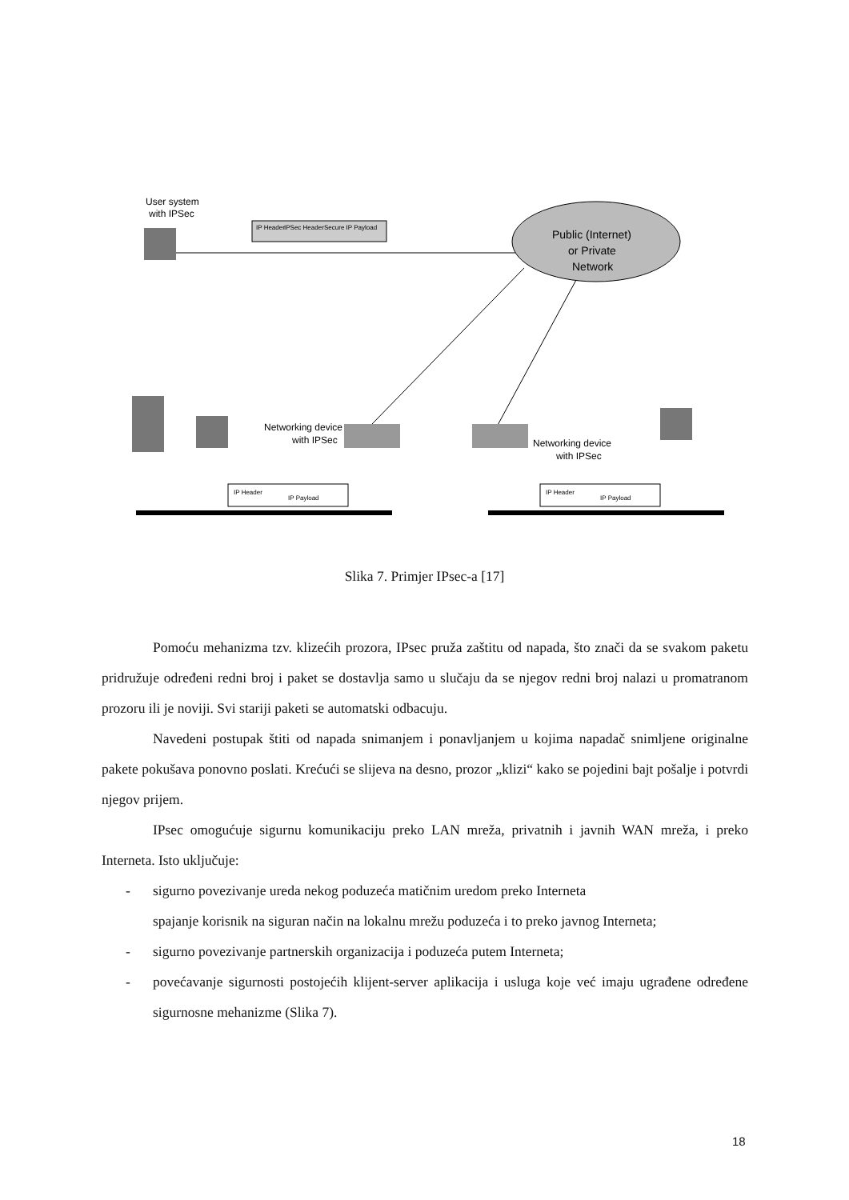User system
with IPSec
IP Header
IPSec Header
Secure IP Payload
Public (Internet)
or Private
Network
Networking device
with IPSec
Networking device
with IPSec
IP Header
IP Payload
IP Header
IP Payload
Slika 7. Primjer IPsec-a [17]
Pomoću mehanizma tzv. klizećih prozora, IPsec pruža zaštitu od napada, što znači da se svakom paketu pridružuje određeni redni broj i paket se dostavlja samo u slučaju da se njegov redni broj nalazi u promatranom prozoru ili je noviji. Svi stariji paketi se automatski odbacuju.
Navedeni postupak štiti od napada snimanjem i ponavljanjem u kojima napadač snimljene originalne pakete pokušava ponovno poslati. Krećući se slijeva na desno, prozor „klizi“ kako se pojedini bajt pošalje i potvrdi njegov prijem.
IPsec omogućuje sigurnu komunikaciju preko LAN mreža, privatnih i javnih WAN mreža, i preko Interneta. Isto uključuje:
- sigurno povezivanje ureda nekog poduzeća matičnim uredom preko Interneta
spajanje korisnik na siguran način na lokalnu mrežu poduzeća i to preko javnog Interneta;
- sigurno povezivanje partnerskih organizacija i poduzeća putem Interneta;
- povećavanje sigurnosti postojećih klijent-server aplikacija i usluga koje već imaju ugrađene određene sigurnosne mehanizme (Slika 7).
18